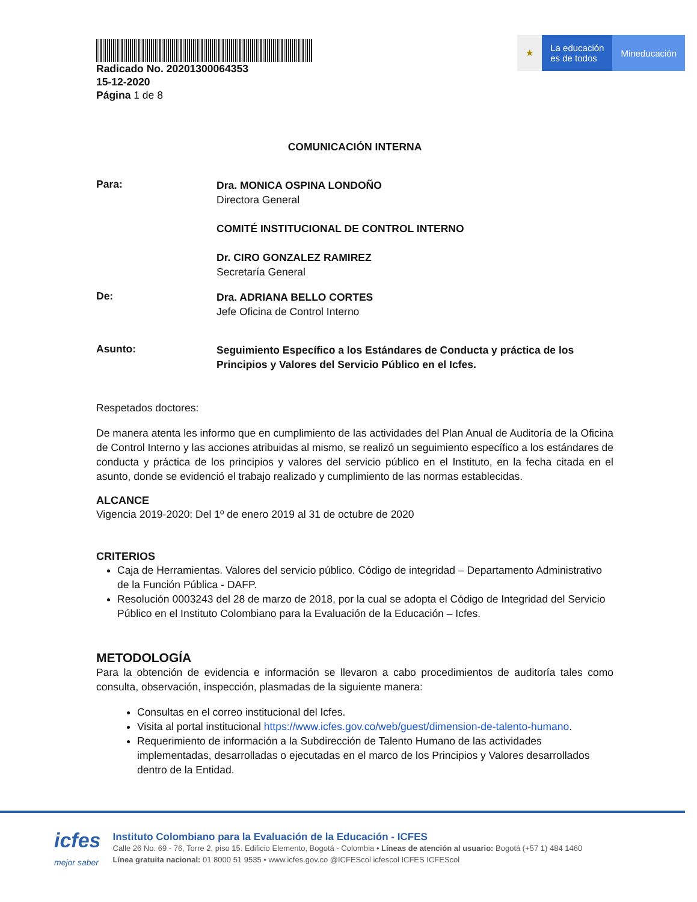Radicado No. 20201300064353
15-12-2020
Página 1 de 8
★ La educación
es de todos
Mineducación
COMUNICACIÓN INTERNA
Para:
Dra. MONICA OSPINA LONDOÑO
Directora General
COMITÉ INSTITUCIONAL DE CONTROL INTERNO
Dr. CIRO GONZALEZ RAMIREZ
Secretaría General
De:
Dra. ADRIANA BELLO CORTES
Jefe Oficina de Control Interno
Asunto:
Seguimiento Específico a los Estándares de Conducta y práctica de los Principios y Valores del Servicio Público en el Icfes.
Respetados doctores:
De manera atenta les informo que en cumplimiento de las actividades del Plan Anual de Auditoría de la Oficina de Control Interno y las acciones atribuidas al mismo, se realizó un seguimiento específico a los estándares de conducta y práctica de los principios y valores del servicio público en el Instituto, en la fecha citada en el asunto, donde se evidenció el trabajo realizado y cumplimiento de las normas establecidas.
ALCANCE
Vigencia 2019-2020: Del 1º de enero 2019 al 31 de octubre de 2020
CRITERIOS
Caja de Herramientas. Valores del servicio público. Código de integridad – Departamento Administrativo de la Función Pública - DAFP.
Resolución 0003243 del 28 de marzo de 2018, por la cual se adopta el Código de Integridad del Servicio Público en el Instituto Colombiano para la Evaluación de la Educación – Icfes.
METODOLOGÍA
Para la obtención de evidencia e información se llevaron a cabo procedimientos de auditoría tales como consulta, observación, inspección, plasmadas de la siguiente manera:
Consultas en el correo institucional del Icfes.
Visita al portal institucional https://www.icfes.gov.co/web/guest/dimension-de-talento-humano.
Requerimiento de información a la Subdirección de Talento Humano de las actividades implementadas, desarrolladas o ejecutadas en el marco de los Principios y Valores desarrollados dentro de la Entidad.
icfes
mejor saber
Instituto Colombiano para la Evaluación de la Educación - ICFES
Calle 26 No. 69 - 76, Torre 2, piso 15. Edificio Elemento, Bogotá - Colombia • Líneas de atención al usuario: Bogotá (+57 1) 484 1460
Línea gratuita nacional: 01 8000 51 9535 • www.icfes.gov.co @ICFEScol icfescol ICFES ICFEScol